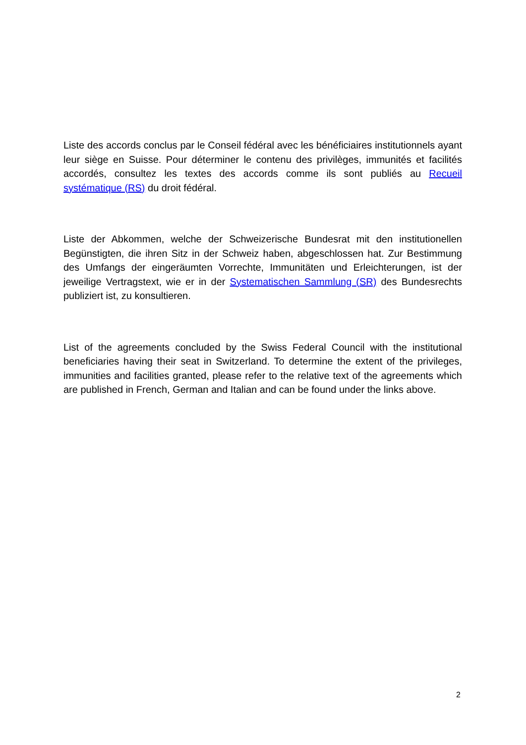Liste des accords conclus par le Conseil fédéral avec les bénéficiaires institutionnels ayant leur siège en Suisse. Pour déterminer le contenu des privilèges, immunités et facilités accordés, consultez les textes des accords comme ils sont publiés au Recueil systématique (RS) du droit fédéral.
Liste der Abkommen, welche der Schweizerische Bundesrat mit den institutionellen Begünstigten, die ihren Sitz in der Schweiz haben, abgeschlossen hat. Zur Bestimmung des Umfangs der eingeräumten Vorrechte, Immunitäten und Erleichterungen, ist der jeweilige Vertragstext, wie er in der Systematischen Sammlung (SR) des Bundesrechts publiziert ist, zu konsultieren.
List of the agreements concluded by the Swiss Federal Council with the institutional beneficiaries having their seat in Switzerland. To determine the extent of the privileges, immunities and facilities granted, please refer to the relative text of the agreements which are published in French, German and Italian and can be found under the links above.
2